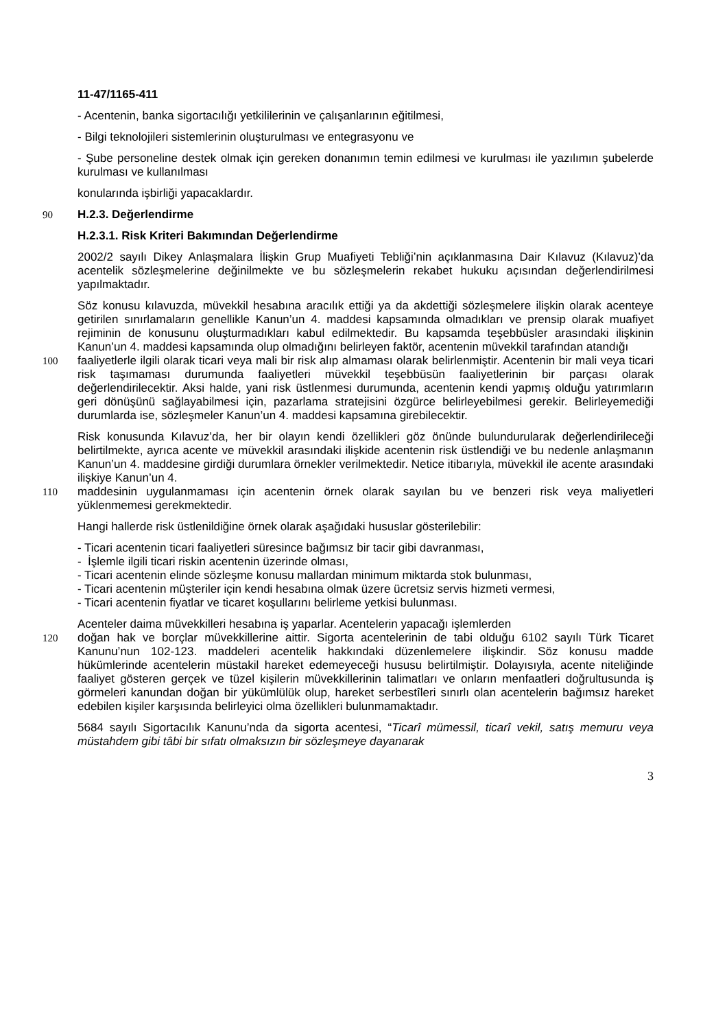11-47/1165-411
- Acentenin, banka sigortacılığı yetkililerinin ve çalışanlarının eğitilmesi,
- Bilgi teknolojileri sistemlerinin oluşturulması ve entegrasyonu ve
- Şube personeline destek olmak için gereken donanımın temin edilmesi ve kurulması ile yazılımın şubelerde kurulması ve kullanılması
konularında işbirliği yapacaklardır.
90 H.2.3. Değerlendirme
H.2.3.1. Risk Kriteri Bakımından Değerlendirme
2002/2 sayılı Dikey Anlaşmalara İlişkin Grup Muafiyeti Tebliği’nin açıklanmasına Dair Kılavuz (Kılavuz)’da acentelik sözleşmelerine değinilmekte ve bu sözleşmelerin rekabet hukuku açısından değerlendirilmesi yapılmaktadır.
Söz konusu kılavuzda, müvekkil hesabına aracılık ettiği ya da akdettiği sözleşmelere ilişkin olarak acenteye getirilen sınırlamaların genellikle Kanun’un 4. maddesi kapsamında olmadıkları ve prensip olarak muafiyet rejiminin de konusunu oluşturmadıkları kabul edilmektedir. Bu kapsamda teşebbüsler arasındaki ilişkinin Kanun’un 4. maddesi kapsamında olup olmadığını belirleyen faktör, acentenin müvekkil tarafından atandığı
100 faaliyetlerle ilgili olarak ticari veya mali bir risk alıp almaması olarak belirlenmiştir. Acentenin bir mali veya ticari risk taşımaması durumunda faaliyetleri müvekkil teşebbüsün faaliyetlerinin bir parçası olarak değerlendirilecektir. Aksi halde, yani risk üstlenmesi durumunda, acentenin kendi yapmış olduğu yatırımların geri dönüşünü sağlayabilmesi için, pazarlama stratejisini özgürce belirleyebilmesi gerekir. Belirleyemediği durumlarda ise, sözleşmeler Kanun’un 4. maddesi kapsamına girebilecektir.
Risk konusunda Kılavuz’da, her bir olayın kendi özellikleri göz önünde bulundurularak değerlendirileceği belirtilmekte, ayrıca acente ve müvekkil arasındaki ilişkide acentenin risk üstlendiği ve bu nedenle anlaşmanın Kanun’un 4. maddesine girdiği durumlara örnekler verilmektedir. Netice itibarıyla, müvekkil ile acente arasındaki ilişkiye Kanun’un 4.
110 maddesinin uygulanmaması için acentenin örnek olarak sayılan bu ve benzeri risk veya maliyetleri yüklenmemesi gerekmektedir.
Hangi hallerde risk üstlenildiğine örnek olarak aşağıdaki hususlar gösterilebilir:
- Ticari acentenin ticari faaliyetleri süresince bağımsız bir tacir gibi davranması,
- İşlemle ilgili ticari riskin acentenin üzerinde olması,
- Ticari acentenin elinde sözleşme konusu mallardan minimum miktarda stok bulunması,
- Ticari acentenin müşteriler için kendi hesabına olmak üzere ücretsiz servis hizmeti vermesi,
- Ticari acentenin fiyatlar ve ticaret koşullarını belirleme yetkisi bulunması.
Acenteler daima müvekkilleri hesabına iş yaparlar. Acentelerin yapacağı işlemlerden
120 doğan hak ve borçlar müvekkillerine aittir. Sigorta acentelerinin de tabi olduğu 6102 sayılı Türk Ticaret Kanunu’nun 102-123. maddeleri acentelik hakkındaki düzenlemelere ilişkindir. Söz konusu madde hükümlerinde acentelerin müstakil hareket edemeyeceği hususu belirtilmiştir. Dolayısıyla, acente niteliğinde faaliyet gösteren gerçek ve tüzel kişilerin müvekkillerinin talimatları ve onların menfaatleri doğrultusunda iş görmeleri kanundan doğan bir yükümlülük olup, hareket serbestîleri sınırlı olan acentelerin bağımsız hareket edebilen kişiler karşısında belirleyici olma özellikleri bulunmamaktadır.
5684 sayılı Sigortacılık Kanunu’nda da sigorta acentesi, “Ticarî mümessil, ticarî vekil, satış memuru veya müstahdem gibi tâbi bir sıfatı olmaksızın bir sözleşmeye dayanarak
3